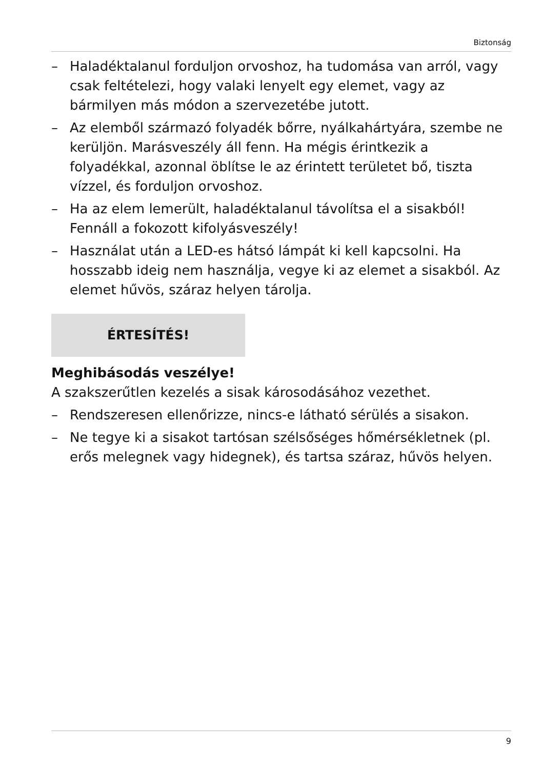Biztonság
– Haladéktalanul forduljon orvoshoz, ha tudomása van arról, vagy csak feltételezi, hogy valaki lenyelt egy elemet, vagy az bármilyen más módon a szervezetébe jutott.
– Az elemből származó folyadék bőrre, nyálkahártyára, szembe ne kerüljön. Marásveszély áll fenn. Ha mégis érintkezik a folyadékkal, azonnal öblítse le az érintett területet bő, tiszta vízzel, és forduljon orvoshoz.
– Ha az elem lemerült, haladéktalanul távolítsa el a sisakból! Fennáll a fokozott kifolyásveszély!
– Használat után a LED-es hátsó lámpát ki kell kapcsolni. Ha hosszabb ideig nem használja, vegye ki az elemet a sisakból. Az elemet hűvös, száraz helyen tárolja.
ÉRTESÍTÉS!
Meghibásodás veszélye!
A szakszerűtlen kezelés a sisak károsodásához vezethet.
– Rendszeresen ellenőrizze, nincs-e látható sérülés a sisakon.
– Ne tegye ki a sisakot tartósan szélsőséges hőmérsékletnek (pl. erős melegnek vagy hidegnek), és tartsa száraz, hűvös helyen.
9